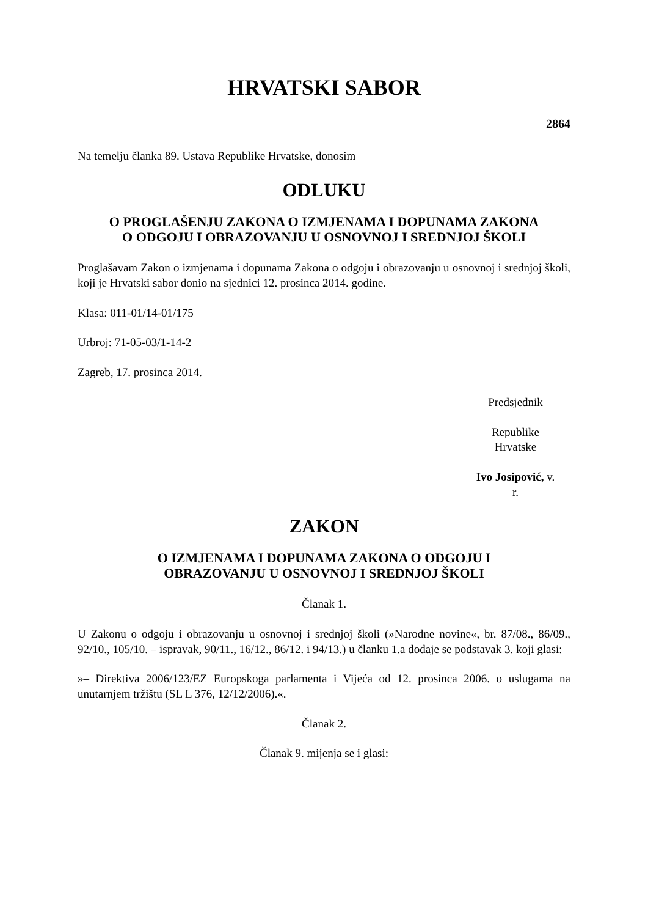HRVATSKI SABOR
2864
Na temelju članka 89. Ustava Republike Hrvatske, donosim
ODLUKU
O PROGLAŠENJU ZAKONA O IZMJENAMA I DOPUNAMA ZAKONA
O ODGOJU I OBRAZOVANJU U OSNOVNOJ I SREDNJOJ ŠKOLI
Proglašavam Zakon o izmjenama i dopunama Zakona o odgoju i obrazovanju u osnovnoj i srednjoj školi, koji je Hrvatski sabor donio na sjednici 12. prosinca 2014. godine.
Klasa: 011-01/14-01/175
Urbroj: 71-05-03/1-14-2
Zagreb, 17. prosinca 2014.
Predsjednik
Republike Hrvatske
Ivo Josipović, v. r.
ZAKON
O IZMJENAMA I DOPUNAMA ZAKONA O ODGOJU I
OBRAZOVANJU U OSNOVNOJ I SREDNJOJ ŠKOLI
Članak 1.
U Zakonu o odgoju i obrazovanju u osnovnoj i srednjoj školi (»Narodne novine«, br. 87/08., 86/09., 92/10., 105/10. – ispravak, 90/11., 16/12., 86/12. i 94/13.) u članku 1.a dodaje se podstavak 3. koji glasi:
»– Direktiva 2006/123/EZ Europskoga parlamenta i Vijeća od 12. prosinca 2006. o uslugama na unutarnjem tržištu (SL L 376, 12/12/2006).«.
Članak 2.
Članak 9. mijenja se i glasi: